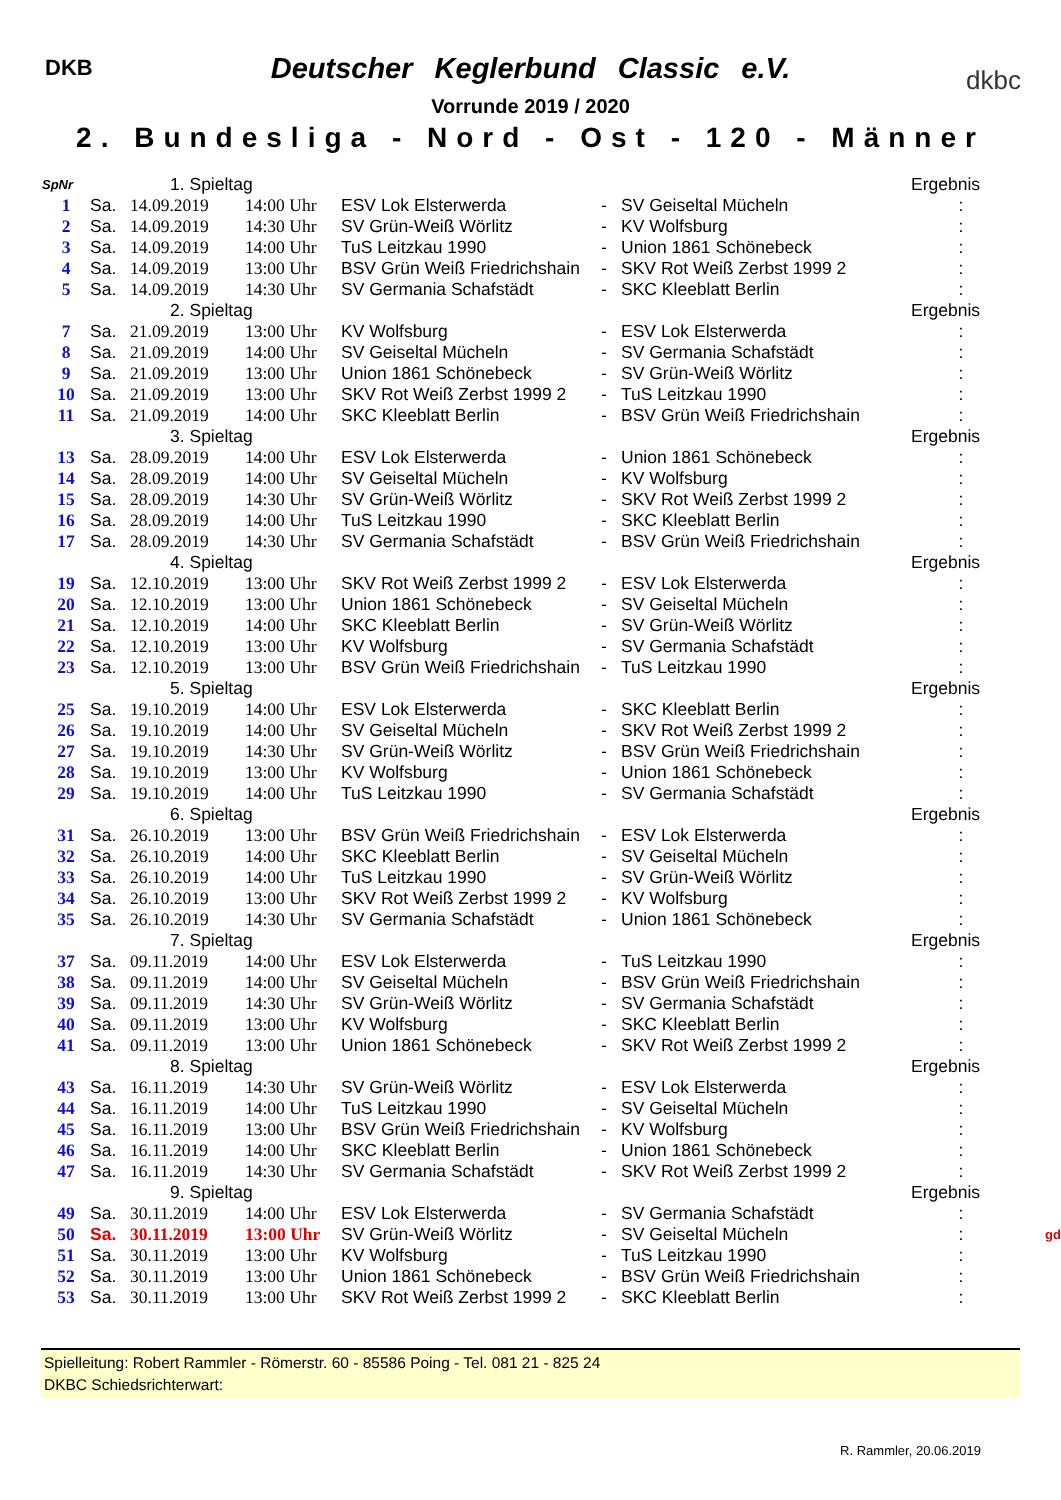DKB dkbc
Deutscher Keglerbund Classic e.V.
Vorrunde 2019 / 2020
2. Bundesliga - Nord - Ost - 120 - Männer
| SpNr | | 1. Spieltag | | | | | Ergebnis | |
| 1 | Sa. | 14.09.2019 | 14:00 Uhr | ESV Lok Elsterwerda | - | SV Geiseltal Mücheln | : | |
| 2 | Sa. | 14.09.2019 | 14:30 Uhr | SV Grün-Weiß Wörlitz | - | KV Wolfsburg | : | |
| 3 | Sa. | 14.09.2019 | 14:00 Uhr | TuS Leitzkau 1990 | - | Union 1861 Schönebeck | : | |
| 4 | Sa. | 14.09.2019 | 13:00 Uhr | BSV Grün Weiß Friedrichshain | - | SKV Rot Weiß Zerbst 1999 2 | : | |
| 5 | Sa. | 14.09.2019 | 14:30 Uhr | SV Germania Schafstädt | - | SKC Kleeblatt Berlin | : | |
| | | 2. Spieltag | | | | | Ergebnis | |
| 7 | Sa. | 21.09.2019 | 13:00 Uhr | KV Wolfsburg | - | ESV Lok Elsterwerda | : | |
| 8 | Sa. | 21.09.2019 | 14:00 Uhr | SV Geiseltal Mücheln | - | SV Germania Schafstädt | : | |
| 9 | Sa. | 21.09.2019 | 13:00 Uhr | Union 1861 Schönebeck | - | SV Grün-Weiß Wörlitz | : | |
| 10 | Sa. | 21.09.2019 | 13:00 Uhr | SKV Rot Weiß Zerbst 1999 2 | - | TuS Leitzkau 1990 | : | |
| 11 | Sa. | 21.09.2019 | 14:00 Uhr | SKC Kleeblatt Berlin | - | BSV Grün Weiß Friedrichshain | : | |
| | | 3. Spieltag | | | | | Ergebnis | |
| 13 | Sa. | 28.09.2019 | 14:00 Uhr | ESV Lok Elsterwerda | - | Union 1861 Schönebeck | : | |
| 14 | Sa. | 28.09.2019 | 14:00 Uhr | SV Geiseltal Mücheln | - | KV Wolfsburg | : | |
| 15 | Sa. | 28.09.2019 | 14:30 Uhr | SV Grün-Weiß Wörlitz | - | SKV Rot Weiß Zerbst 1999 2 | : | |
| 16 | Sa. | 28.09.2019 | 14:00 Uhr | TuS Leitzkau 1990 | - | SKC Kleeblatt Berlin | : | |
| 17 | Sa. | 28.09.2019 | 14:30 Uhr | SV Germania Schafstädt | - | BSV Grün Weiß Friedrichshain | : | |
| | | 4. Spieltag | | | | | Ergebnis | |
| 19 | Sa. | 12.10.2019 | 13:00 Uhr | SKV Rot Weiß Zerbst 1999 2 | - | ESV Lok Elsterwerda | : | |
| 20 | Sa. | 12.10.2019 | 13:00 Uhr | Union 1861 Schönebeck | - | SV Geiseltal Mücheln | : | |
| 21 | Sa. | 12.10.2019 | 14:00 Uhr | SKC Kleeblatt Berlin | - | SV Grün-Weiß Wörlitz | : | |
| 22 | Sa. | 12.10.2019 | 13:00 Uhr | KV Wolfsburg | - | SV Germania Schafstädt | : | |
| 23 | Sa. | 12.10.2019 | 13:00 Uhr | BSV Grün Weiß Friedrichshain | - | TuS Leitzkau 1990 | : | |
| | | 5. Spieltag | | | | | Ergebnis | |
| 25 | Sa. | 19.10.2019 | 14:00 Uhr | ESV Lok Elsterwerda | - | SKC Kleeblatt Berlin | : | |
| 26 | Sa. | 19.10.2019 | 14:00 Uhr | SV Geiseltal Mücheln | - | SKV Rot Weiß Zerbst 1999 2 | : | |
| 27 | Sa. | 19.10.2019 | 14:30 Uhr | SV Grün-Weiß Wörlitz | - | BSV Grün Weiß Friedrichshain | : | |
| 28 | Sa. | 19.10.2019 | 13:00 Uhr | KV Wolfsburg | - | Union 1861 Schönebeck | : | |
| 29 | Sa. | 19.10.2019 | 14:00 Uhr | TuS Leitzkau 1990 | - | SV Germania Schafstädt | : | |
| | | 6. Spieltag | | | | | Ergebnis | |
| 31 | Sa. | 26.10.2019 | 13:00 Uhr | BSV Grün Weiß Friedrichshain | - | ESV Lok Elsterwerda | : | |
| 32 | Sa. | 26.10.2019 | 14:00 Uhr | SKC Kleeblatt Berlin | - | SV Geiseltal Mücheln | : | |
| 33 | Sa. | 26.10.2019 | 14:00 Uhr | TuS Leitzkau 1990 | - | SV Grün-Weiß Wörlitz | : | |
| 34 | Sa. | 26.10.2019 | 13:00 Uhr | SKV Rot Weiß Zerbst 1999 2 | - | KV Wolfsburg | : | |
| 35 | Sa. | 26.10.2019 | 14:30 Uhr | SV Germania Schafstädt | - | Union 1861 Schönebeck | : | |
| | | 7. Spieltag | | | | | Ergebnis | |
| 37 | Sa. | 09.11.2019 | 14:00 Uhr | ESV Lok Elsterwerda | - | TuS Leitzkau 1990 | : | |
| 38 | Sa. | 09.11.2019 | 14:00 Uhr | SV Geiseltal Mücheln | - | BSV Grün Weiß Friedrichshain | : | |
| 39 | Sa. | 09.11.2019 | 14:30 Uhr | SV Grün-Weiß Wörlitz | - | SV Germania Schafstädt | : | |
| 40 | Sa. | 09.11.2019 | 13:00 Uhr | KV Wolfsburg | - | SKC Kleeblatt Berlin | : | |
| 41 | Sa. | 09.11.2019 | 13:00 Uhr | Union 1861 Schönebeck | - | SKV Rot Weiß Zerbst 1999 2 | : | |
| | | 8. Spieltag | | | | | Ergebnis | |
| 43 | Sa. | 16.11.2019 | 14:30 Uhr | SV Grün-Weiß Wörlitz | - | ESV Lok Elsterwerda | : | |
| 44 | Sa. | 16.11.2019 | 14:00 Uhr | TuS Leitzkau 1990 | - | SV Geiseltal Mücheln | : | |
| 45 | Sa. | 16.11.2019 | 13:00 Uhr | BSV Grün Weiß Friedrichshain | - | KV Wolfsburg | : | |
| 46 | Sa. | 16.11.2019 | 14:00 Uhr | SKC Kleeblatt Berlin | - | Union 1861 Schönebeck | : | |
| 47 | Sa. | 16.11.2019 | 14:30 Uhr | SV Germania Schafstädt | - | SKV Rot Weiß Zerbst 1999 2 | : | |
| | | 9. Spieltag | | | | | Ergebnis | |
| 49 | Sa. | 30.11.2019 | 14:00 Uhr | ESV Lok Elsterwerda | - | SV Germania Schafstädt | : | |
| 50 | Sa. | 30.11.2019 | 13:00 Uhr | SV Grün-Weiß Wörlitz | - | SV Geiseltal Mücheln | : | gd |
| 51 | Sa. | 30.11.2019 | 13:00 Uhr | KV Wolfsburg | - | TuS Leitzkau 1990 | : | |
| 52 | Sa. | 30.11.2019 | 13:00 Uhr | Union 1861 Schönebeck | - | BSV Grün Weiß Friedrichshain | : | |
| 53 | Sa. | 30.11.2019 | 13:00 Uhr | SKV Rot Weiß Zerbst 1999 2 | - | SKC Kleeblatt Berlin | : | |
Spielleitung: Robert Rammler - Römerstr. 60 - 85586 Poing - Tel. 081 21 - 825 24
DKBC Schiedsrichterwart:
R. Rammler, 20.06.2019